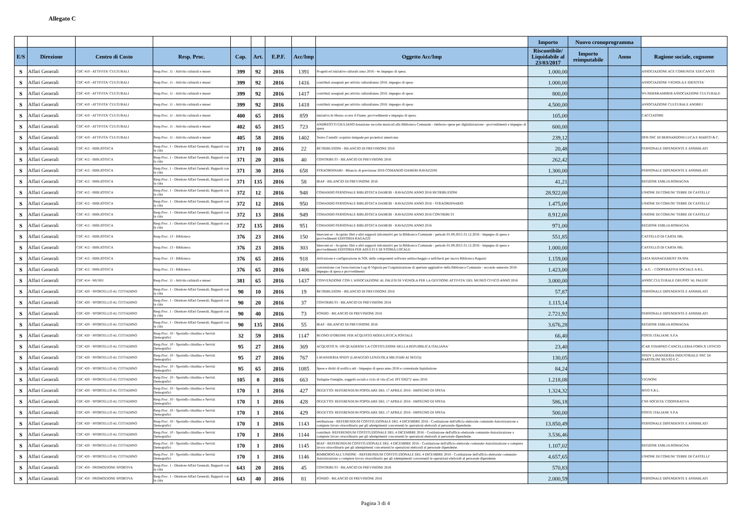Allegato C
| | | | | | | | | | Importo | Nuovo cronoprogramma | | |
| E/S | Direzione | Centro di Costo | Resp. Proc. | Cap. | Art. | E.P.F. | Acc/Imp | Oggetto Acc/Imp | Riscuotibile/ Liquidabile al 23/03/2017 | Importo reimputabile | Anno | Ragione sociale, cognome |
| S | Affari Generali | CDC 410 - ATTIVITA' CULTURALI | Resp.Proc. 11 - Attivita culturali e musei | 399 | 92 | 2016 | 1391 | Progetti ed iniziative culturali anno 2016 - 4o impegno di spesa. | 1.000,00 | | | ASSOCIAZIONE ACE COMUNITA' EDUCANTE |
| S | Affari Generali | CDC 410 - ATTIVITA' CULTURALI | Resp.Proc. 11 - Attivita culturali e musei | 399 | 92 | 2016 | 1416 | contributi assegnati per attivita culturalianno 2016. impegno di spesa | 1.000,00 | | | ASSOCIAZIONE VIGNOLA E IDENTITA' |
| S | Affari Generali | CDC 410 - ATTIVITA' CULTURALI | Resp.Proc. 11 - Attivita culturali e musei | 399 | 92 | 2016 | 1417 | contributi assegnati per attivita culturalianno 2016. impegno di spesa | 800,00 | | | WUNDERKAMMER ASSOCIAZIONE CULTURALE |
| S | Affari Generali | CDC 410 - ATTIVITA' CULTURALI | Resp.Proc. 11 - Attivita culturali e musei | 399 | 92 | 2016 | 1418 | contributi assegnati per attivita culturalianno 2016. impegno di spesa | 4.500,00 | | | ASSOCIAZIONE CULTURALE ANDREJ |
| S | Affari Generali | CDC 410 - ATTIVITA' CULTURALI | Resp.Proc. 11 - Attivita culturali e musei | 400 | 65 | 2016 | 859 | iniziativa In Mezzo scorre il Fiume. provvedimenti e impegno di spesa. | 105,00 | | | CACCIATORE |
| S | Affari Generali | CDC 410 - ATTIVITA' CULTURALI | Resp.Proc. 11 - Attivita culturali e musei | 402 | 65 | 2015 | 723 | ANDREOTTI GIULIANO donazione raccolte musicali alla Biblioteca Comunale - rimborso spese per digitalizzazione - provvedimenti e impegno di spesa | 600,00 | | | |
| S | Affari Generali | CDC 410 - ATTIVITA' CULTURALI | Resp.Proc. 11 - Attivita culturali e musei | 405 | 58 | 2016 | 1402 | Teatro Cantelli: acquisto lampade per proiettori americana | 239,12 | | | OFB SNC DI BERNARDONI LUCA E MARCO & C. |
| S | Affari Generali | CDC 412 - BIBLIOTECA | Resp.Proc. 1 - Direttore Affari Generali, Rapporti con la citta | 371 | 10 | 2016 | 22 | RETRIBUZIONI - BILANCIO DI PREVISIONE 2016 | 20,48 | | | PERSONALE DIPENDENTE E ASSIMILATI |
| S | Affari Generali | CDC 412 - BIBLIOTECA | Resp.Proc. 1 - Direttore Affari Generali, Rapporti con la citta | 371 | 20 | 2016 | 40 | CONTRIBUTI - BILANCIO DI PREVISIONE 2016 | 262,42 | | | |
| S | Affari Generali | CDC 412 - BIBLIOTECA | Resp.Proc. 1 - Direttore Affari Generali, Rapporti con la citta | 371 | 30 | 2016 | 658 | STRAORDINARI - Bilancio di previsione 2016 COMANDO DAMERI RAVAZZINI | 1.300,00 | | | PERSONALE DIPENDENTE E ASSIMILATI |
| S | Affari Generali | CDC 412 - BIBLIOTECA | Resp.Proc. 1 - Direttore Affari Generali, Rapporti con la citta | 371 | 135 | 2016 | 58 | IRAP - BILANCIO DI PREVISIONE 2016 | 41,21 | | | REGIONE EMILIA ROMAGNA |
| S | Affari Generali | CDC 412 - BIBLIOTECA | Resp.Proc. 1 - Direttore Affari Generali, Rapporti con la citta | 372 | 12 | 2016 | 948 | COMANDO PERSONALE BIBLIOTECA DAMERI - RAVAZZINI ANNO 2016 RETRIBUZIONI | 28.922,00 | | | UNIONE DI COMUNI 'TERRE DI CASTELLI' |
| S | Affari Generali | CDC 412 - BIBLIOTECA | Resp.Proc. 1 - Direttore Affari Generali, Rapporti con la citta | 372 | 12 | 2016 | 950 | COMANDO PERSONALE BIBLIOTECA DAMERI - RAVAZZINI ANNO 2016 - STRAORDINARIO | 1.475,00 | | | UNIONE DI COMUNI 'TERRE DI CASTELLI' |
| S | Affari Generali | CDC 412 - BIBLIOTECA | Resp.Proc. 1 - Direttore Affari Generali, Rapporti con la citta | 372 | 13 | 2016 | 949 | COMANDO PERSONALE BIBLIOTECA DAMERI - RAVAZZINI ANNO 2016 CONTRIBUTI | 8.912,00 | | | UNIONE DI COMUNI 'TERRE DI CASTELLI' |
| S | Affari Generali | CDC 412 - BIBLIOTECA | Resp.Proc. 1 - Direttore Affari Generali, Rapporti con la citta | 372 | 135 | 2016 | 951 | COMANDO PERSONALE BIBLIOTECA DAMERI - RAVAZZINI ANNO 2016 | 971,00 | | | REGIONE EMILIA ROMAGNA |
| S | Affari Generali | CDC 412 - BIBLIOTECA | Resp.Proc. 13 - Biblioteca | 376 | 23 | 2016 | 150 | Intercent-er - Acquisto libri e altri supporti informativi per la Biblioteca Comunale - periodo 01.08.2015-31.12.2016 - Impegno di spesa e provvedimenti EDITORIA RAGAZZI | 551,85 | | | CASTELLO DI CARTA SRL |
| S | Affari Generali | CDC 412 - BIBLIOTECA | Resp.Proc. 13 - Biblioteca | 376 | 23 | 2016 | 303 | Intercent-er - Acquisto libri e altri supporti informativi per la Biblioteca Comunale - periodo 01.08.2015-31.12.2016 - Impegno di spesa e provvedimenti EDITORIA PER ADULTI E DI STORIA LOCALE | 1.000,00 | | | CASTELLO DI CARTA SRL |
| S | Affari Generali | CDC 412 - BIBLIOTECA | Resp.Proc. 13 - Biblioteca | 376 | 65 | 2016 | 918 | Attivazione e configurazione in SOL delle componenti software antitaccheggio e selfcheck per nuova Biblioteca Ragazzi | 1.159,00 | | | DATA MANAGEMENT PA SPA |
| S | Affari Generali | CDC 412 - BIBLIOTECA | Resp.Proc. 13 - Biblioteca | 376 | 65 | 2016 | 1406 | convenzione con l'associazione Lag di Vignola per l'organizzazione di aperture aggiuntive della Biblioteca Comunale - secondo semestre 2016- impegno di spesa e provvedimenti | 1.423,00 | | | L.A.G. - COOPERATIVA SOCIALE A R.L. |
| S | Affari Generali | CDC 414 - MUSEI | Resp.Proc. 11 - Attivita culturali e musei | 381 | 65 | 2016 | 1437 | CONVENZIONE CON L'ASSOCIAZIONE AL PALESI DI VIGNOLA PER LA GESTIONE ATTIVITA' DEL MUSEO CIVICO ANNO 2016 | 3.000,00 | | | ASSOC.CULTURALE GRUPPO 'AL PALESI' |
| S | Affari Generali | CDC 420 - SPORTELLO AL CITTADINO | Resp.Proc. 1 - Direttore Affari Generali, Rapporti con la citta | 90 | 10 | 2016 | 19 | RETRIBUZIONI - BILANCIO DI PREVISIONE 2016 | 57,87 | | | PERSONALE DIPENDENTE E ASSIMILATI |
| S | Affari Generali | CDC 420 - SPORTELLO AL CITTADINO | Resp.Proc. 1 - Direttore Affari Generali, Rapporti con la citta | 90 | 20 | 2016 | 37 | CONTRIBUTI - BILANCIO DI PREVISIONE 2016 | 1.115,14 | | | |
| S | Affari Generali | CDC 420 - SPORTELLO AL CITTADINO | Resp.Proc. 1 - Direttore Affari Generali, Rapporti con la citta | 90 | 40 | 2016 | 73 | FONDO - BILANCIO DI PREVISIONE 2016 | 2.721,92 | | | PERSONALE DIPENDENTE E ASSIMILATI |
| S | Affari Generali | CDC 420 - SPORTELLO AL CITTADINO | Resp.Proc. 1 - Direttore Affari Generali, Rapporti con la citta | 90 | 135 | 2016 | 55 | IRAP - BILANCIO DI PREVISIONE 2016 | 3.676,28 | | | REGIONE EMILIA ROMAGNA |
| S | Affari Generali | CDC 420 - SPORTELLO AL CITTADINO | Resp.Proc. 10 - Sportello cittadino e Servizi Demografici | 32 | 59 | 2016 | 1147 | BUONO D'ORDINE PER ACQUISTO MODULISTICA POSTALE | 66,40 | | | POSTE ITALIANE S.P.A |
| S | Affari Generali | CDC 420 - SPORTELLO AL CITTADINO | Resp.Proc. 10 - Sportello cittadino e Servizi Demografici | 95 | 27 | 2016 | 369 | ACQUISTO N. 100 QUADERNI 'LA COSTITUZIONE DELLA REPUBBLICA ITALIANA ' | 23,40 | | | ICAR STAMPATI CANCELLERIA FORN.X UFFICIO |
| S | Affari Generali | CDC 420 - SPORTELLO AL CITTADINO | Resp.Proc. 10 - Sportello cittadino e Servizi Demografici | 95 | 27 | 2016 | 767 | LAVANDERIA SPIDY (LAVAGGIO LENZUOLA MILITARI AI SEGGI) | 130,05 | | | SPIDY LAVANDERIA INDUSTRIALE SNC DI BARTOLINI SILVIO E C. |
| S | Affari Generali | CDC 420 - SPORTELLO AL CITTADINO | Resp.Proc. 10 - Sportello cittadino e Servizi Demografici | 95 | 65 | 2016 | 1085 | Spese e diritti di notifica atti - Impegno di spesa anno 2016 e contestuale liquidazione | 84,24 | | | |
| S | Affari Generali | CDC 420 - SPORTELLO AL CITTADINO | Resp.Proc. 10 - Sportello cittadino e Servizi Demografici | 105 | 0 | 2016 | 663 | 'Indagine Famiglie, soggetti sociali e ciclo di vita (Cod. IST 02627)' anno 2016 | 1.218,08 | | | VIGNONI |
| S | Affari Generali | CDC 420 - SPORTELLO AL CITTADINO | Resp.Proc. 10 - Sportello cittadino e Servizi Demografici | 170 | 1 | 2016 | 427 | OGGETTO: REFERENDUM POPOLARE DEL 17 APRILE 2016 - IMPEGNO DI SPESA | 1.324,32 | | | MYO S.R.L. |
| S | Affari Generali | CDC 420 - SPORTELLO AL CITTADINO | Resp.Proc. 10 - Sportello cittadino e Servizi Demografici | 170 | 1 | 2016 | 428 | OGGETTO: REFERENDUM POPOLARE DEL 17 APRILE 2016 - IMPEGNO DI SPESA | 586,18 | | | CNS SOCIETA' COOPERATIVA |
| S | Affari Generali | CDC 420 - SPORTELLO AL CITTADINO | Resp.Proc. 10 - Sportello cittadino e Servizi Demografici | 170 | 1 | 2016 | 429 | OGGETTO: REFERENDUM POPOLARE DEL 17 APRILE 2016 - IMPEGNO DI SPESA | 500,00 | | | POSTE ITALIANE S.P.A |
| S | Affari Generali | CDC 420 - SPORTELLO AL CITTADINO | Resp.Proc. 10 - Sportello cittadino e Servizi Demografici | 170 | 1 | 2016 | 1143 | retribuzione - REFERENDUM COSTITUZIONALE DEL 4 DICEMBRE 2016 - Costituzione dell'ufficio elettorale comunale-Autorizzazione a compiere lavoro straordinario per gli adempimenti concernenti le operazioni elettorali al personale dipendente. | 13.850,49 | | | PERSONALE DIPENDENTE E ASSIMILATI |
| S | Affari Generali | CDC 420 - SPORTELLO AL CITTADINO | Resp.Proc. 10 - Sportello cittadino e Servizi Demografici | 170 | 1 | 2016 | 1144 | contributi- REFERENDUM COSTITUZIONALE DEL 4 DICEMBRE 2016 - Costituzione dell'ufficio elettorale comunale-Autorizzazione a compiere lavoro straordinario per gli adempimenti concernenti le operazioni elettorali al personale dipendente. | 3.536,46 | | | |
| S | Affari Generali | CDC 420 - SPORTELLO AL CITTADINO | Resp.Proc. 10 - Sportello cittadino e Servizi Demografici | 170 | 1 | 2016 | 1145 | IRAP - REFERENDUM COSTITUZIONALE DEL 4 DICEMBRE 2016 - Costituzione dell'ufficio elettorale comunale-Autorizzazione a compiere lavoro straordinario per gli adempimenti concernenti le operazioni elettorali al personale dipendente. | 1.107,02 | | | REGIONE EMILIA ROMAGNA |
| S | Affari Generali | CDC 420 - SPORTELLO AL CITTADINO | Resp.Proc. 10 - Sportello cittadino e Servizi Demografici | 170 | 1 | 2016 | 1146 | RIMBORSO ALL'UNIONE - REFERENDUM COSTITUZIONALE DEL 4 DICEMBRE 2016 - Costituzione dell'ufficio elettorale comunale-Autorizzazione a compiere lavoro straordinario per gli adempimenti concernenti le operazioni elettorali al personale dipendente. | 4.657,65 | | | UNIONE DI COMUNI 'TERRE DI CASTELLI' |
| S | Affari Generali | CDC 450 - PROMOZIONE SPORTIVA | Resp.Proc. 1 - Direttore Affari Generali, Rapporti con la citta | 643 | 20 | 2016 | 45 | CONTRIBUTI - BILANCIO DI PREVISIONE 2016 | 570,83 | | | |
| S | Affari Generali | CDC 450 - PROMOZIONE SPORTIVA | Resp.Proc. 1 - Direttore Affari Generali, Rapporti con la citta | 643 | 40 | 2016 | 81 | FONDO - BILANCIO DI PREVISIONE 2016 | 2.000,59 | | | PERSONALE DIPENDENTE E ASSIMILATI |
Pagina 3 di 4